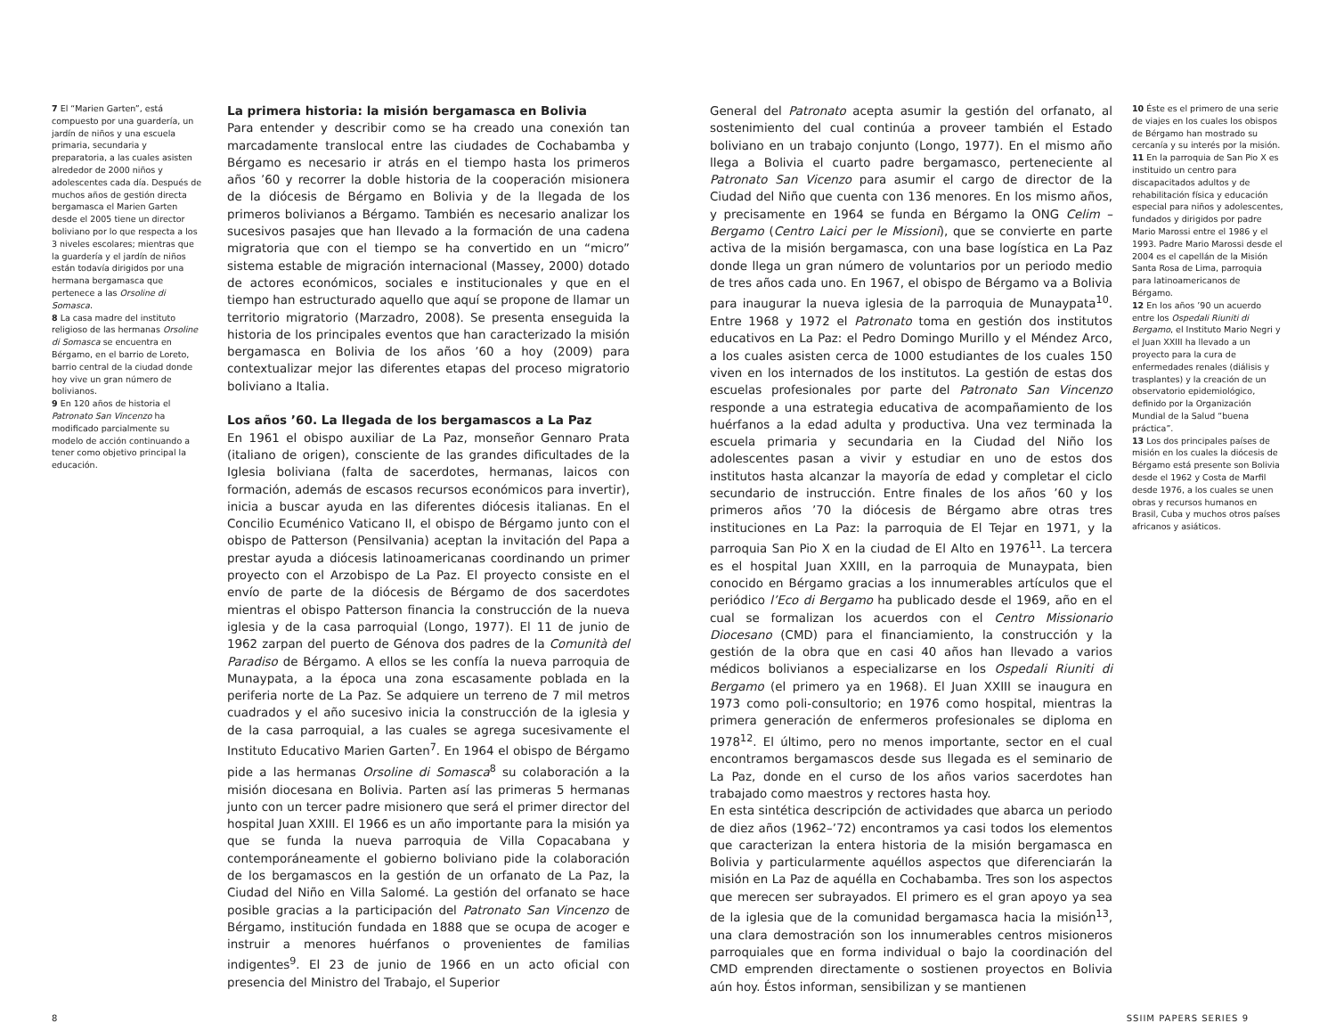7 El “Marien Garten”, está compuesto por una guardería, un jardín de niños y una escuela primaria, secundaria y preparatoria, a las cuales asisten alrededor de 2000 niños y adolescentes cada día. Después de muchos años de gestión directa bergamasca el Marien Garten desde el 2005 tiene un director boliviano por lo que respecta a los 3 niveles escolares; mientras que la guardería y el jardín de niños están todavía dirigidos por una hermana bergamasca que pertenece a las Orsoline di Somasca.
8 La casa madre del instituto religioso de las hermanas Orsoline di Somasca se encuentra en Bérgamo, en el barrio de Loreto, barrio central de la ciudad donde hoy vive un gran número de bolivianos.
9 En 120 años de historia el Patronato San Vincenzo ha modificado parcialmente su modelo de acción continuando a tener como objetivo principal la educación.
La primera historia: la misión bergamasca en Bolivia
Para entender y describir como se ha creado una conexión tan marcadamente translocal entre las ciudades de Cochabamba y Bérgamo es necesario ir atrás en el tiempo hasta los primeros años ’60 y recorrer la doble historia de la cooperación misionera de la diócesis de Bérgamo en Bolivia y de la llegada de los primeros bolivianos a Bérgamo. También es necesario analizar los sucesivos pasajes que han llevado a la formación de una cadena migratoria que con el tiempo se ha convertido en un “micro” sistema estable de migración internacional (Massey, 2000) dotado de actores económicos, sociales e institucionales y que en el tiempo han estructurado aquello que aquí se propone de llamar un territorio migratorio (Marzadro, 2008). Se presenta enseguida la historia de los principales eventos que han caracterizado la misión bergamasca en Bolivia de los años ’60 a hoy (2009) para contextualizar mejor las diferentes etapas del proceso migratorio boliviano a Italia.
Los años ’60. La llegada de los bergamascos a La Paz
En 1961 el obispo auxiliar de La Paz, monseñor Gennaro Prata (italiano de origen), consciente de las grandes dificultades de la Iglesia boliviana (falta de sacerdotes, hermanas, laicos con formación, además de escasos recursos económicos para invertir), inicia a buscar ayuda en las diferentes diócesis italianas. En el Concilio Ecuménico Vaticano II, el obispo de Bérgamo junto con el obispo de Patterson (Pensilvania) aceptan la invitación del Papa a prestar ayuda a diócesis latinoamericanas coordinando un primer proyecto con el Arzobispo de La Paz. El proyecto consiste en el envío de parte de la diócesis de Bérgamo de dos sacerdotes mientras el obispo Patterson financia la construcción de la nueva iglesia y de la casa parroquial (Longo, 1977). El 11 de junio de 1962 zarpan del puerto de Génova dos padres de la Comunità del Paradiso de Bérgamo. A ellos se les confía la nueva parroquia de Munaypata, a la época una zona escasamente poblada en la periferia norte de La Paz. Se adquiere un terreno de 7 mil metros cuadrados y el año sucesivo inicia la construcción de la iglesia y de la casa parroquial, a las cuales se agrega sucesivamente el Instituto Educativo Marien Garten<sup>7</sup>. En 1964 el obispo de Bérgamo pide a las hermanas Orsoline di Somasca<sup>8</sup> su colaboración a la misión diocesana en Bolivia. Parten así las primeras 5 hermanas junto con un tercer padre misionero que será el primer director del hospital Juan XXIII. El 1966 es un año importante para la misión ya que se funda la nueva parroquia de Villa Copacabana y contemporáneamente el gobierno boliviano pide la colaboración de los bergamascos en la gestión de un orfanato de La Paz, la Ciudad del Niño en Villa Salomé. La gestión del orfanato se hace posible gracias a la participación del Patronato San Vincenzo de Bérgamo, institución fundada en 1888 que se ocupa de acoger e instruir a menores huérfanos o provenientes de familias indigentes<sup>9</sup>. El 23 de junio de 1966 en un acto oficial con presencia del Ministro del Trabajo, el Superior
General del Patronato acepta asumir la gestión del orfanato, al sostenimiento del cual continúa a proveer también el Estado boliviano en un trabajo conjunto (Longo, 1977). En el mismo año llega a Bolivia el cuarto padre bergamasco, perteneciente al Patronato San Vicenzo para asumir el cargo de director de la Ciudad del Niño que cuenta con 136 menores. En los mismo años, y precisamente en 1964 se funda en Bérgamo la ONG Celim – Bergamo (Centro Laici per le Missioni), que se convierte en parte activa de la misión bergamasca, con una base logística en La Paz donde llega un gran número de voluntarios por un periodo medio de tres años cada uno. En 1967, el obispo de Bérgamo va a Bolivia para inaugurar la nueva iglesia de la parroquia de Munaypata<sup>10</sup>. Entre 1968 y 1972 el Patronato toma en gestión dos institutos educativos en La Paz: el Pedro Domingo Murillo y el Méndez Arco, a los cuales asisten cerca de 1000 estudiantes de los cuales 150 viven en los internados de los institutos. La gestión de estas dos escuelas profesionales por parte del Patronato San Vincenzo responde a una estrategia educativa de acompañamiento de los huérfanos a la edad adulta y productiva. Una vez terminada la escuela primaria y secundaria en la Ciudad del Niño los adolescentes pasan a vivir y estudiar en uno de estos dos institutos hasta alcanzar la mayoría de edad y completar el ciclo secundario de instrucción. Entre finales de los años ’60 y los primeros años ’70 la diócesis de Bérgamo abre otras tres instituciones en La Paz: la parroquia de El Tejar en 1971, y la parroquia San Pio X en la ciudad de El Alto en 1976<sup>11</sup>. La tercera es el hospital Juan XXIII, en la parroquia de Munaypata, bien conocido en Bérgamo gracias a los innumerables artículos que el periódico l’Eco di Bergamo ha publicado desde el 1969, año en el cual se formalizan los acuerdos con el Centro Missionario Diocesano (CMD) para el financiamiento, la construcción y la gestión de la obra que en casi 40 años han llevado a varios médicos bolivianos a especializarse en los Ospedali Riuniti di Bergamo (el primero ya en 1968). El Juan XXIII se inaugura en 1973 como poli-consultorio; en 1976 como hospital, mientras la primera generación de enfermeros profesionales se diploma en 1978<sup>12</sup>. El último, pero no menos importante, sector en el cual encontramos bergamascos desde sus llegada es el seminario de La Paz, donde en el curso de los años varios sacerdotes han trabajado como maestros y rectores hasta hoy.
En esta sintética descripción de actividades que abarca un periodo de diez años (1962–’72) encontramos ya casi todos los elementos que caracterizan la entera historia de la misión bergamasca en Bolivia y particularmente aquéllos aspectos que diferenciarán la misión en La Paz de aquélla en Cochabamba. Tres son los aspectos que merecen ser subrayados. El primero es el gran apoyo ya sea de la iglesia que de la comunidad bergamasca hacia la misión<sup>13</sup>, una clara demostración son los innumerables centros misioneros parroquiales que en forma individual o bajo la coordinación del CMD emprenden directamente o sostienen proyectos en Bolivia aún hoy. Éstos informan, sensibilizan y se mantienen
10 Éste es el primero de una serie de viajes en los cuales los obispos de Bérgamo han mostrado su cercanía y su interés por la misión.
11 En la parroquia de San Pio X es instituido un centro para discapacitados adultos y de rehabilitación física y educación especial para niños y adolescentes, fundados y dirigidos por padre Mario Marossi entre el 1986 y el 1993. Padre Mario Marossi desde el 2004 es el capellán de la Misión Santa Rosa de Lima, parroquia para latinoamericanos de Bérgamo.
12 En los años ’90 un acuerdo entre los Ospedali Riuniti di Bergamo, el Instituto Mario Negri y el Juan XXIII ha llevado a un proyecto para la cura de enfermedades renales (diálisis y trasplantes) y la creación de un observatorio epidemiológico, definido por la Organización Mundial de la Salud “buena práctica”.
13 Los dos principales países de misión en los cuales la diócesis de Bérgamo está presente son Bolivia desde el 1962 y Costa de Marfil desde 1976, a los cuales se unen obras y recursos humanos en Brasil, Cuba y muchos otros países africanos y asiáticos.
8 SSIIM PAPERS SERIES 9